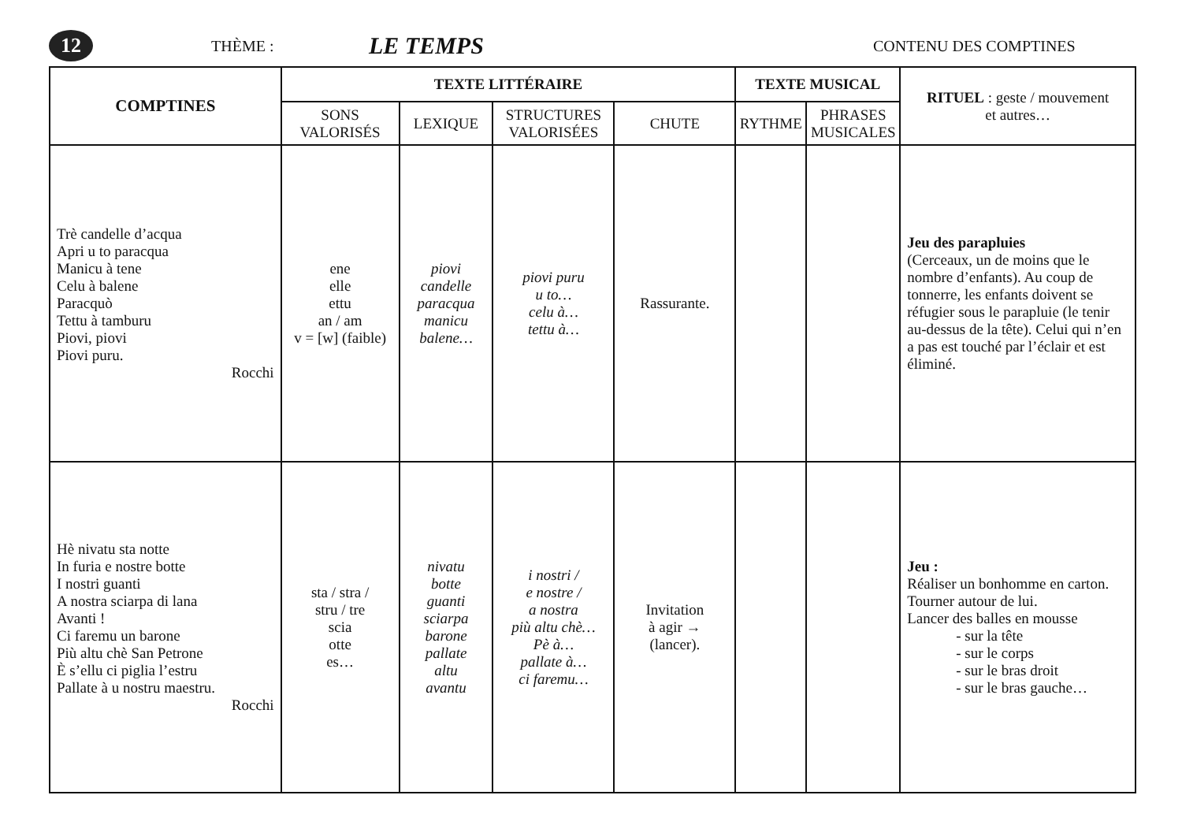12
THÈME :
LE TEMPS
CONTENU DES COMPTINES
| COMPTINES | TEXTE LITTÉRAIRE | | | | TEXTE MUSICAL | | RITUEL : geste / mouvement et autres… |
| --- | --- | --- | --- | --- | --- | --- | --- |
| | SONS VALORISÉS | LEXIQUE | STRUCTURES VALORISÉES | CHUTE | RYTHME | PHRASES MUSICALES | |
| Trè candelle d’acqua Apri u to paracqua Manicu à tene Celu à balene Paracquò Tettu à tamburu Piovi, piovi Piovi puru. Rocchi | ene elle ettu an / am v = [w] (faible) | piovi candelle paracqua manicu balene… | piovi puru u to… celu à… tettu à… | Rassurante. | | | Jeu des parapluies (Cerceaux, un de moins que le nombre d’enfants). Au coup de tonnerre, les enfants doivent se réfugier sous le parapluie (le tenir au-dessus de la tête). Celui qui n’en a pas est touché par l’éclair et est éliminé. |
| Hè nivatu sta notte In furia e nostre botte I nostri guanti A nostra sciarpa di lana Avanti ! Ci faremu un barone Più altu chè San Petrone È s’ellu ci piglia l’estru Pallate à u nostru maestru. Rocchi | sta / stra / stru / tre scia otte es… | nivatu botte guanti sciarpa barone pallate altu avantu | i nostri / e nostre / a nostra più altu chè… Pè à… pallate à… ci faremu… | Invitation à agir → (lancer). | | | Jeu : Réaliser un bonhomme en carton. Tourner autour de lui. Lancer des balles en mousse - sur la tête - sur le corps - sur le bras droit - sur le bras gauche… |